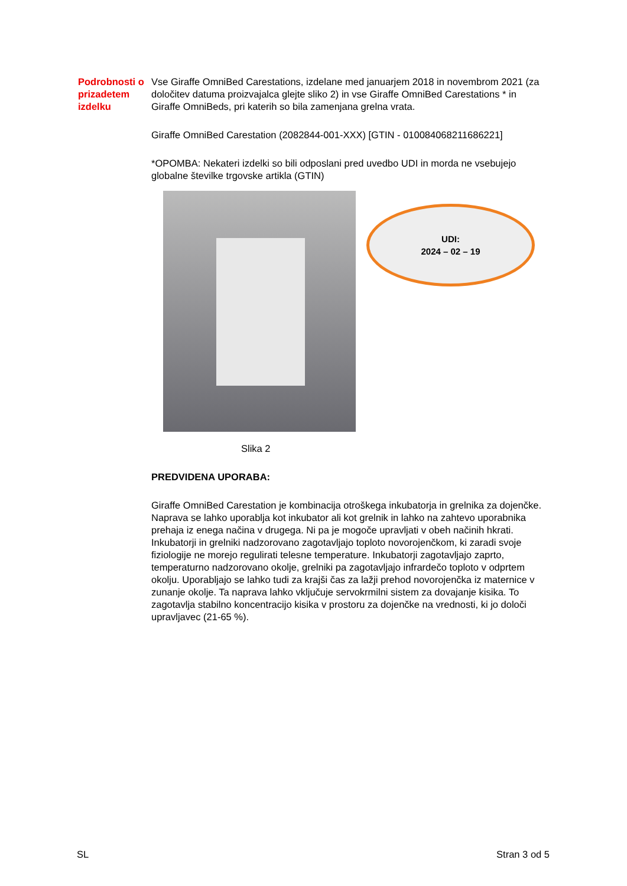Podrobnosti o prizadetem izdelku
Vse Giraffe OmniBed Carestations, izdelane med januarjem 2018 in novembrom 2021 (za določitev datuma proizvajalca glejte sliko 2) in vse Giraffe OmniBed Carestations * in Giraffe OmniBeds, pri katerih so bila zamenjana grelna vrata.
Giraffe OmniBed Carestation (2082844-001-XXX) [GTIN - 010084068211686221]
*OPOMBA: Nekateri izdelki so bili odposlani pred uvedbo UDI in morda ne vsebujejo globalne številke trgovske artikla (GTIN)
UDI:
2024 – 02 – 19
Slika 2
PREDVIDENA UPORABA:
Giraffe OmniBed Carestation je kombinacija otroškega inkubatorja in grelnika za dojenčke. Naprava se lahko uporablja kot inkubator ali kot grelnik in lahko na zahtevo uporabnika prehaja iz enega načina v drugega. Ni pa je mogoče upravljati v obeh načinih hkrati. Inkubatorji in grelniki nadzorovano zagotavljajo toploto novorojenčkom, ki zaradi svoje fiziologije ne morejo regulirati telesne temperature. Inkubatorji zagotavljajo zaprto, temperaturno nadzorovano okolje, grelniki pa zagotavljajo infrardečo toploto v odprtem okolju. Uporabljajo se lahko tudi za krajši čas za lažji prehod novorojenčka iz maternice v zunanje okolje. Ta naprava lahko vključuje servokrmilni sistem za dovajanje kisika. To zagotavlja stabilno koncentracijo kisika v prostoru za dojenčke na vrednosti, ki jo določi upravljavec (21-65 %).
SL Stran 3 od 5